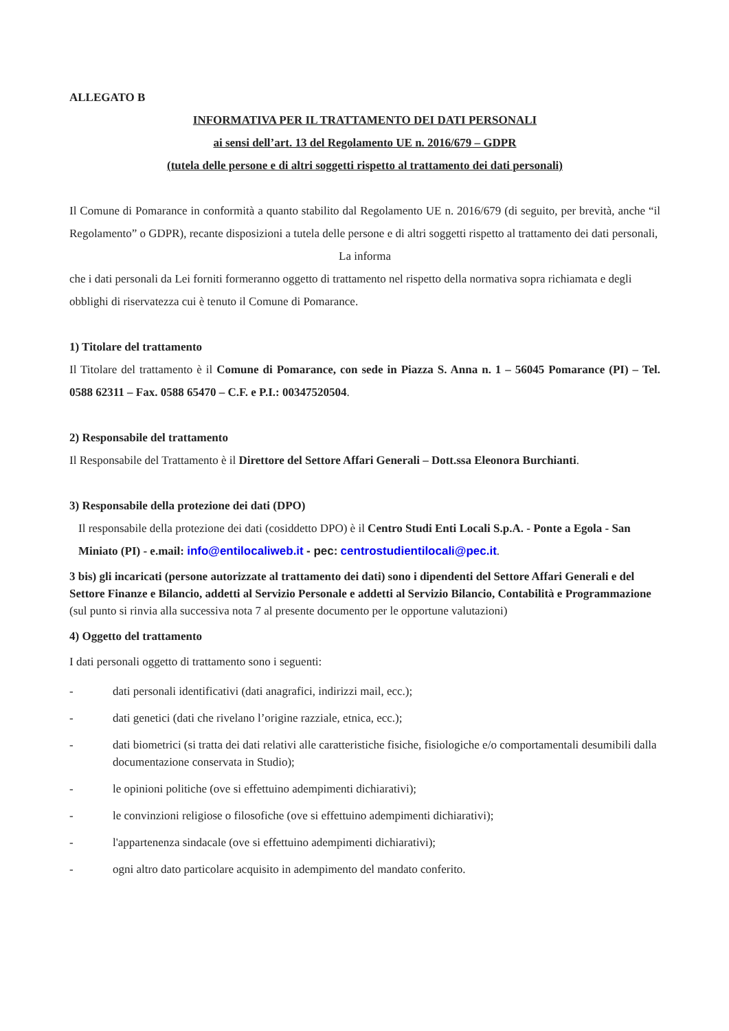ALLEGATO B
INFORMATIVA PER IL TRATTAMENTO DEI DATI PERSONALI
ai sensi dell’art. 13 del Regolamento UE n. 2016/679 – GDPR
(tutela delle persone e di altri soggetti rispetto al trattamento dei dati personali)
Il Comune di Pomarance in conformità a quanto stabilito dal Regolamento UE n. 2016/679 (di seguito, per brevità, anche “il Regolamento” o GDPR), recante disposizioni a tutela delle persone e di altri soggetti rispetto al trattamento dei dati personali,
La informa
che i dati personali da Lei forniti formeranno oggetto di trattamento nel rispetto della normativa sopra richiamata e degli obblighi di riservatezza cui è tenuto il Comune di Pomarance.
1) Titolare del trattamento
Il Titolare del trattamento è il Comune di Pomarance, con sede in Piazza S. Anna n. 1 – 56045 Pomarance (PI) – Tel. 0588 62311 – Fax. 0588 65470 – C.F. e P.I.: 00347520504.
2) Responsabile del trattamento
Il Responsabile del Trattamento è il Direttore del Settore Affari Generali – Dott.ssa Eleonora Burchianti.
3) Responsabile della protezione dei dati (DPO)
Il responsabile della protezione dei dati (cosiddetto DPO) è il Centro Studi Enti Locali S.p.A. - Ponte a Egola - San Miniato (PI) - e.mail: info@entilocaliweb.it - pec: centrostudientilocali@pec.it.
3 bis) gli incaricati (persone autorizzate al trattamento dei dati) sono i dipendenti del Settore Affari Generali e del Settore Finanze e Bilancio, addetti al Servizio Personale e addetti al Servizio Bilancio, Contabilità e Programmazione (sul punto si rinvia alla successiva nota 7 al presente documento per le opportune valutazioni)
4) Oggetto del trattamento
I dati personali oggetto di trattamento sono i seguenti:
- dati personali identificativi (dati anagrafici, indirizzi mail, ecc.);
- dati genetici (dati che rivelano l’origine razziale, etnica, ecc.);
- dati biometrici (si tratta dei dati relativi alle caratteristiche fisiche, fisiologiche e/o comportamentali desumibili dalla documentazione conservata in Studio);
- le opinioni politiche (ove si effettuino adempimenti dichiarativi);
- le convinzioni religiose o filosofiche (ove si effettuino adempimenti dichiarativi);
- l'appartenenza sindacale (ove si effettuino adempimenti dichiarativi);
- ogni altro dato particolare acquisito in adempimento del mandato conferito.